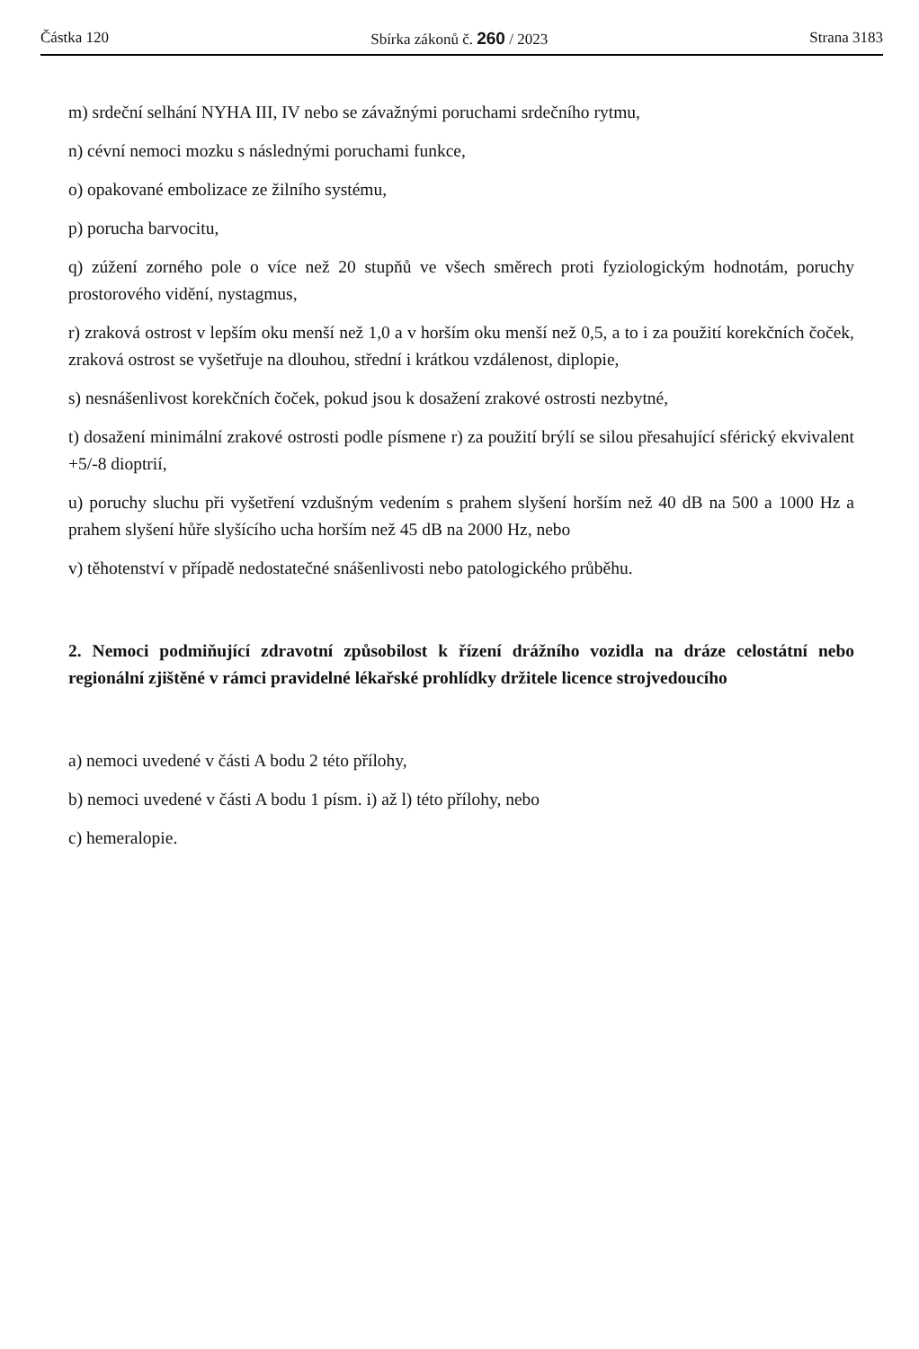Částka 120 Sbírka zákonů č. 260 / 2023 Strana 3183
m) srdeční selhání NYHA III, IV nebo se závažnými poruchami srdečního rytmu,
n) cévní nemoci mozku s následnými poruchami funkce,
o) opakované embolizace ze žilního systému,
p) porucha barvocitu,
q) zúžení zorného pole o více než 20 stupňů ve všech směrech proti fyziologickým hodnotám, poruchy prostorového vidění, nystagmus,
r) zraková ostrost v lepším oku menší než 1,0 a v horším oku menší než 0,5, a to i za použití korekčních čoček, zraková ostrost se vyšetřuje na dlouhou, střední i krátkou vzdálenost, diplopie,
s) nesnášenlivost korekčních čoček, pokud jsou k dosažení zrakové ostrosti nezbytné,
t) dosažení minimální zrakové ostrosti podle písmene r) za použití brýlí se silou přesahující sférický ekvivalent +5/-8 dioptrií,
u) poruchy sluchu při vyšetření vzdušným vedením s prahem slyšení horším než 40 dB na 500 a 1000 Hz a prahem slyšení hůře slyšícího ucha horším než 45 dB na 2000 Hz, nebo
v) těhotenství v případě nedostatečné snášenlivosti nebo patologického průběhu.
2. Nemoci podmiňující zdravotní způsobilost k řízení drážního vozidla na dráze celostátní nebo regionální zjištěné v rámci pravidelné lékařské prohlídky držitele licence strojvedoucího
a) nemoci uvedené v části A bodu 2 této přílohy,
b) nemoci uvedené v části A bodu 1 písm. i) až l) této přílohy, nebo
c) hemeralopie.